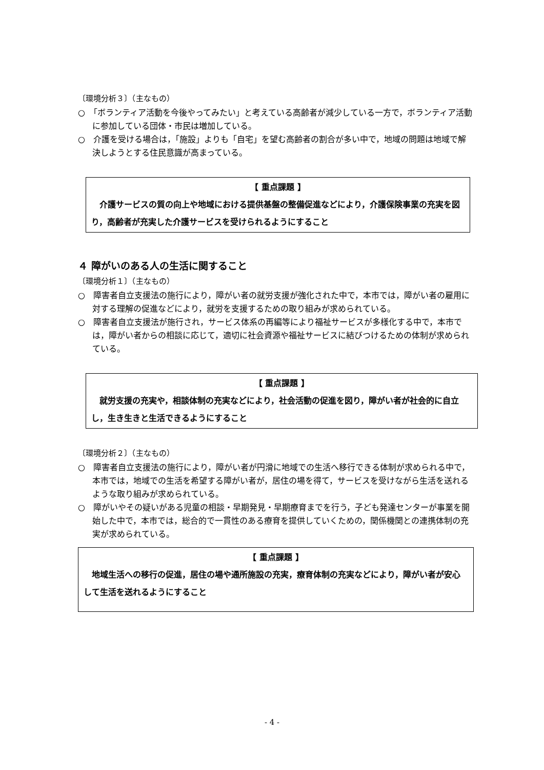〔環境分析３〕（主なもの）
○　「ボランティア活動を今後やってみたい」と考えている高齢者が減少している一方で，ボランティア活動に参加している団体・市民は増加している。
○　介護を受ける場合は，「施設」よりも「自宅」を望む高齢者の割合が多い中で，地域の問題は地域で解決しようとする住民意識が高まっている。
【 重点課題 】
　介護サービスの質の向上や地域における提供基盤の整備促進などにより，介護保険事業の充実を図り，高齢者が充実した介護サービスを受けられるようにすること
４ 障がいのある人の生活に関すること
〔環境分析１〕（主なもの）
○　障害者自立支援法の施行により，障がい者の就労支援が強化された中で，本市では，障がい者の雇用に対する理解の促進などにより，就労を支援するための取り組みが求められている。
○　障害者自立支援法が施行され，サービス体系の再編等により福祉サービスが多様化する中で，本市では，障がい者からの相談に応じて，適切に社会資源や福祉サービスに結びつけるための体制が求められている。
【 重点課題 】
　就労支援の充実や，相談体制の充実などにより，社会活動の促進を図り，障がい者が社会的に自立し，生き生きと生活できるようにすること
〔環境分析２〕（主なもの）
○　障害者自立支援法の施行により，障がい者が円滑に地域での生活へ移行できる体制が求められる中で，本市では，地域での生活を希望する障がい者が，居住の場を得て，サービスを受けながら生活を送れるような取り組みが求められている。
○　障がいやその疑いがある児童の相談・早期発見・早期療育までを行う，子ども発達センターが事業を開始した中で，本市では，総合的で一貫性のある療育を提供していくための，関係機関との連携体制の充実が求められている。
【 重点課題 】
　地域生活への移行の促進，居住の場や通所施設の充実，療育体制の充実などにより，障がい者が安心して生活を送れるようにすること
- 4 -